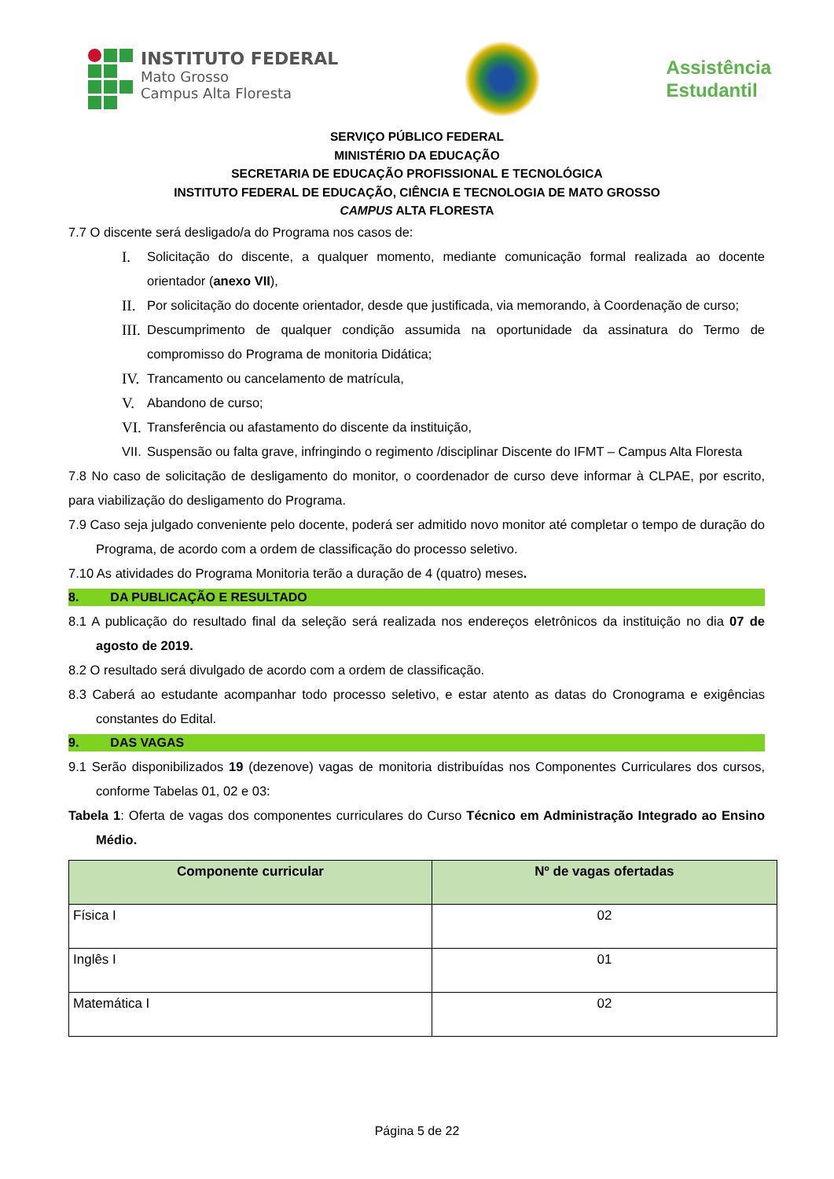INSTITUTO FEDERAL
Mato Grosso
Campus Alta Floresta
Assistência
Estudantil
SERVIÇO PÚBLICO FEDERAL
MINISTÉRIO DA EDUCAÇÃO
SECRETARIA DE EDUCAÇÃO PROFISSIONAL E TECNOLÓGICA
INSTITUTO FEDERAL DE EDUCAÇÃO, CIÊNCIA E TECNOLOGIA DE MATO GROSSO
CAMPUS ALTA FLORESTA
7.7 O discente será desligado/a do Programa nos casos de:
I. Solicitação do discente, a qualquer momento, mediante comunicação formal realizada ao docente orientador (anexo VII),
II. Por solicitação do docente orientador, desde que justificada, via memorando, à Coordenação de curso;
III. Descumprimento de qualquer condição assumida na oportunidade da assinatura do Termo de compromisso do Programa de monitoria Didática;
IV. Trancamento ou cancelamento de matrícula,
V. Abandono de curso;
VI. Transferência ou afastamento do discente da instituição,
VII. Suspensão ou falta grave, infringindo o regimento /disciplinar Discente do IFMT – Campus Alta Floresta
7.8 No caso de solicitação de desligamento do monitor, o coordenador de curso deve informar à CLPAE, por escrito, para viabilização do desligamento do Programa.
7.9 Caso seja julgado conveniente pelo docente, poderá ser admitido novo monitor até completar o tempo de duração do Programa, de acordo com a ordem de classificação do processo seletivo.
7.10 As atividades do Programa Monitoria terão a duração de 4 (quatro) meses.
8. DA PUBLICAÇÃO E RESULTADO
8.1 A publicação do resultado final da seleção será realizada nos endereços eletrônicos da instituição no dia 07 de agosto de 2019.
8.2 O resultado será divulgado de acordo com a ordem de classificação.
8.3 Caberá ao estudante acompanhar todo processo seletivo, e estar atento as datas do Cronograma e exigências constantes do Edital.
9. DAS VAGAS
9.1 Serão disponibilizados 19 (dezenove) vagas de monitoria distribuídas nos Componentes Curriculares dos cursos, conforme Tabelas 01, 02 e 03:
Tabela 1: Oferta de vagas dos componentes curriculares do Curso Técnico em Administração Integrado ao Ensino Médio.
| Componente curricular | Nº de vagas ofertadas |
| --- | --- |
| Física I | 02 |
| Inglês I | 01 |
| Matemática I | 02 |
Página 5 de 22